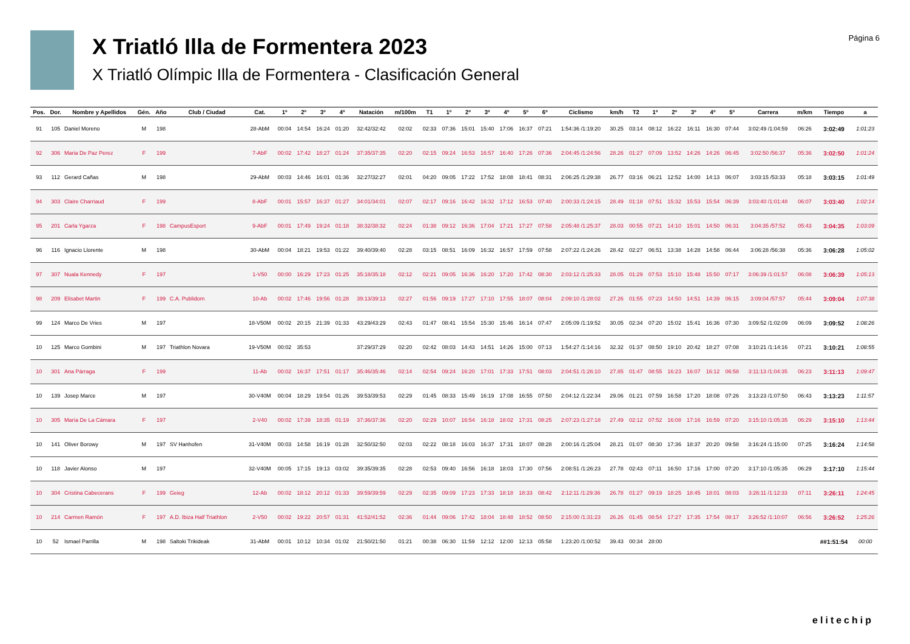X Triatló Illa de Formentera 2023
X Triatló Olímpic Illa de Formentera - Clasificación General
Página 6
| Pos. | Dor. | Nombre y Apellidos | Gén. | Año | Club / Ciudad | Cat. | 1º | 2º | 3º | 4º | Natación | m/100m | T1 | 1º | 2º | 3º | 4º | 5º | 6º | Ciclismo | km/h | T2 | 1º | 2º | 3º | 4º | 5º | Carrera | m/km | Tiempo | a |
| --- | --- | --- | --- | --- | --- | --- | --- | --- | --- | --- | --- | --- | --- | --- | --- | --- | --- | --- | --- | --- | --- | --- | --- | --- | --- | --- | --- | --- | --- | --- | --- |
| 91 | 105 | Daniel Moreno | M | 198 | | 28-AbM | 00:04 | 14:54 | 16:24 | 01:20 | 32:42/32:42 | 02:02 | 02:33 | 07:36 | 15:01 | 15:40 | 17:06 | 16:37 | 07:21 | 1:54:36 /1:19:20 | 30.25 | 03:14 | 08:12 | 16:22 | 16:11 | 16:30 | 07:44 | 3:02:49 /1:04:59 | 06:26 | 3:02:49 | 1:01:23 |
| 92 | 306 | Maria De Paz Perez | F | 199 | | 7-AbF | 00:02 | 17:42 | 18:27 | 01:24 | 37:35/37:35 | 02:20 | 02:15 | 09:24 | 16:53 | 16:57 | 16:40 | 17:26 | 07:36 | 2:04:45 /1:24:56 | 28.26 | 01:27 | 07:09 | 13:52 | 14:26 | 14:26 | 06:45 | 3:02:50 /56:37 | 05:36 | 3:02:50 | 1:01:24 |
| 93 | 112 | Gerard Cañas | M | 198 | | 29-AbM | 00:03 | 14:46 | 16:01 | 01:36 | 32:27/32:27 | 02:01 | 04:20 | 09:05 | 17:22 | 17:52 | 18:08 | 18:41 | 08:31 | 2:06:25 /1:29:38 | 26.77 | 03:16 | 06:21 | 12:52 | 14:00 | 14:13 | 06:07 | 3:03:15 /53:33 | 05:18 | 3:03:15 | 1:01:49 |
| 94 | 303 | Claire Charriaud | F | 199 | | 8-AbF | 00:01 | 15:57 | 16:37 | 01:27 | 34:01/34:01 | 02:07 | 02:17 | 09:16 | 16:42 | 16:32 | 17:12 | 16:53 | 07:40 | 2:00:33 /1:24:15 | 28.49 | 01:18 | 07:51 | 15:32 | 15:53 | 15:54 | 06:39 | 3:03:40 /1:01:48 | 06:07 | 3:03:40 | 1:02:14 |
| 95 | 201 | Carla Ygarza | F | 198 | CampusEsport | 9-AbF | 00:01 | 17:49 | 19:24 | 01:18 | 38:32/38:32 | 02:24 | 01:38 | 09:12 | 16:36 | 17:04 | 17:21 | 17:27 | 07:58 | 2:05:48 /1:25:37 | 28.03 | 00:55 | 07:21 | 14:10 | 15:01 | 14:50 | 06:31 | 3:04:35 /57:52 | 05:43 | 3:04:35 | 1:03:09 |
| 96 | 116 | Ignacio Llorente | M | 198 | | 30-AbM | 00:04 | 18:21 | 19:53 | 01:22 | 39:40/39:40 | 02:28 | 03:15 | 08:51 | 16:09 | 16:32 | 16:57 | 17:59 | 07:58 | 2:07:22 /1:24:26 | 28.42 | 02:27 | 06:51 | 13:38 | 14:28 | 14:58 | 06:44 | 3:06:28 /56:38 | 05:36 | 3:06:28 | 1:05:02 |
| 97 | 307 | Nuala Kennedy | F | 197 | | 1-V50 | 00:00 | 16:29 | 17:23 | 01:25 | 35:18/35:18 | 02:12 | 02:21 | 09:05 | 16:36 | 16:20 | 17:20 | 17:42 | 08:30 | 2:03:12 /1:25:33 | 28.05 | 01:29 | 07:53 | 15:10 | 15:48 | 15:50 | 07:17 | 3:06:39 /1:01:57 | 06:08 | 3:06:39 | 1:05:13 |
| 98 | 209 | Elisabet Martin | F | 199 | C.A. Publidom | 10-Ab | 00:02 | 17:46 | 19:56 | 01:28 | 39:13/39:13 | 02:27 | 01:56 | 09:19 | 17:27 | 17:10 | 17:55 | 18:07 | 08:04 | 2:09:10 /1:28:02 | 27.26 | 01:55 | 07:23 | 14:50 | 14:51 | 14:39 | 06:15 | 3:09:04 /57:57 | 05:44 | 3:09:04 | 1:07:38 |
| 99 | 124 | Marco De Vries | M | 197 | | 18-V50M | 00:02 | 20:15 | 21:39 | 01:33 | 43:29/43:29 | 02:43 | 01:47 | 08:41 | 15:54 | 15:30 | 15:46 | 16:14 | 07:47 | 2:05:09 /1:19:52 | 30.05 | 02:34 | 07:20 | 15:02 | 15:41 | 16:36 | 07:30 | 3:09:52 /1:02:09 | 06:09 | 3:09:52 | 1:08:26 |
| 10 | 125 | Marco Gombini | M | 197 | Triathlon Novara | 19-V50M | 00:02 | 35:53 | | | 37:29/37:29 | 02:20 | 02:42 | 08:03 | 14:43 | 14:51 | 14:26 | 15:00 | 07:13 | 1:54:27 /1:14:16 | 32.32 | 01:37 | 08:50 | 19:10 | 20:42 | 18:27 | 07:08 | 3:10:21 /1:14:16 | 07:21 | 3:10:21 | 1:08:55 |
| 10 | 301 | Ana Párraga | F | 199 | | 11-Ab | 00:02 | 16:37 | 17:51 | 01:17 | 35:46/35:46 | 02:14 | 02:54 | 09:24 | 16:20 | 17:01 | 17:33 | 17:51 | 08:03 | 2:04:51 /1:26:10 | 27.85 | 01:47 | 08:55 | 16:23 | 16:07 | 16:12 | 06:58 | 3:11:13 /1:04:35 | 06:23 | 3:11:13 | 1:09:47 |
| 10 | 139 | Josep Marce | M | 197 | | 30-V40M | 00:04 | 18:29 | 19:54 | 01:26 | 39:53/39:53 | 02:29 | 01:45 | 08:33 | 15:49 | 16:19 | 17:08 | 16:55 | 07:50 | 2:04:12 /1:22:34 | 29.06 | 01:21 | 07:59 | 16:58 | 17:20 | 18:08 | 07:26 | 3:13:23 /1:07:50 | 06:43 | 3:13:23 | 1:11:57 |
| 10 | 305 | María De La Cámara | F | 197 | | 2-V40 | 00:02 | 17:39 | 18:35 | 01:19 | 37:36/37:36 | 02:20 | 02:29 | 10:07 | 16:54 | 16:18 | 18:02 | 17:31 | 08:25 | 2:07:23 /1:27:18 | 27.49 | 02:12 | 07:52 | 16:08 | 17:16 | 16:59 | 07:20 | 3:15:10 /1:05:35 | 06:29 | 3:15:10 | 1:13:44 |
| 10 | 141 | Oliver Borowy | M | 197 | SV Hanhofen | 31-V40M | 00:03 | 14:58 | 16:19 | 01:28 | 32:50/32:50 | 02:03 | 02:22 | 08:18 | 16:03 | 16:37 | 17:31 | 18:07 | 08:28 | 2:00:16 /1:25:04 | 28.21 | 01:07 | 08:30 | 17:36 | 18:37 | 20:20 | 09:58 | 3:16:24 /1:15:00 | 07:25 | 3:16:24 | 1:14:58 |
| 10 | 118 | Javier Alonso | M | 197 | | 32-V40M | 00:05 | 17:15 | 19:13 | 03:02 | 39:35/39:35 | 02:28 | 02:53 | 09:40 | 16:56 | 16:18 | 18:03 | 17:30 | 07:56 | 2:08:51 /1:26:23 | 27.78 | 02:43 | 07:11 | 16:50 | 17:16 | 17:00 | 07:20 | 3:17:10 /1:05:35 | 06:29 | 3:17:10 | 1:15:44 |
| 10 | 304 | Cristina Cabecerans | F | 199 | Geieg | 12-Ab | 00:02 | 18:12 | 20:12 | 01:33 | 39:59/39:59 | 02:29 | 02:35 | 09:09 | 17:23 | 17:33 | 18:18 | 18:33 | 08:42 | 2:12:11 /1:29:36 | 26.78 | 01:27 | 09:19 | 18:25 | 18:45 | 18:01 | 08:03 | 3:26:11 /1:12:33 | 07:11 | 3:26:11 | 1:24:45 |
| 10 | 214 | Carmen Ramón | F | 197 | A.D. Ibiza Half Triathlon | 2-V50 | 00:02 | 19:22 | 20:57 | 01:31 | 41:52/41:52 | 02:36 | 01:44 | 09:06 | 17:42 | 18:04 | 18:48 | 18:52 | 08:50 | 2:15:00 /1:31:23 | 26.26 | 01:45 | 08:54 | 17:27 | 17:35 | 17:54 | 08:17 | 3:26:52 /1:10:07 | 06:56 | 3:26:52 | 1:25:26 |
| 10 | 52 | Ismael Parrilla | M | 198 | Saltoki Trikideak | 31-AbM | 00:01 | 10:12 | 10:34 | 01:02 | 21:50/21:50 | 01:21 | 00:38 | 06:30 | 11:59 | 12:12 | 12:00 | 12:13 | 05:58 | 1:23:20 /1:00:52 | 39.43 | 00:34 | 28:00 | | | | | | | ##1:51:54 | 00:00 |
elitechip